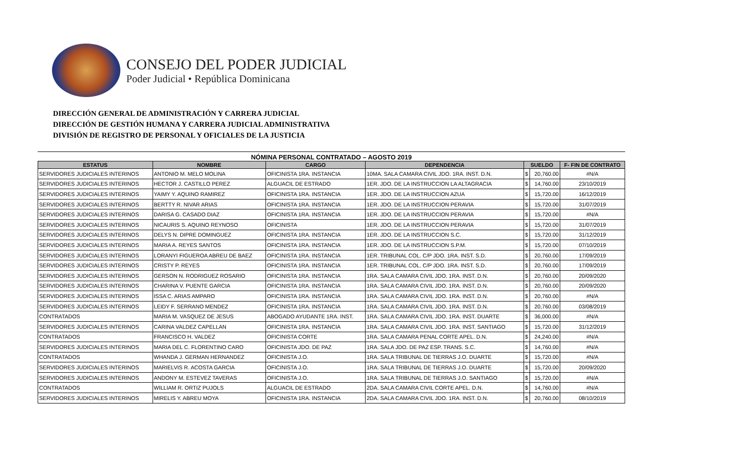CONSEJO DEL PODER JUDICIAL
Poder Judicial • República Dominicana
DIRECCIÓN GENERAL DE ADMINISTRACIÓN Y CARRERA JUDICIAL
DIRECCIÓN DE GESTIÓN HUMANA Y CARRERA JUDICIAL ADMINISTRATIVA
DIVISIÓN DE REGISTRO DE PERSONAL Y OFICIALES DE LA JUSTICIA
NÓMINA PERSONAL CONTRATADO – AGOSTO 2019
| ESTATUS | NOMBRE | CARGO | DEPENDENCIA | SUELDO | | F- FIN DE CONTRATO |
| --- | --- | --- | --- | --- | --- | --- |
| SERVIDORES JUDICIALES INTERINOS | ANTONIO M. MELO MOLINA | OFICINISTA 1RA. INSTANCIA | 10MA. SALA CAMARA CIVIL JDO. 1RA. INST. D.N. | $ | 20,760.00 | #N/A |
| SERVIDORES JUDICIALES INTERINOS | HECTOR J. CASTILLO PEREZ | ALGUACIL DE ESTRADO | 1ER. JDO. DE LA INSTRUCCION LA ALTAGRACIA | $ | 14,760.00 | 23/10/2019 |
| SERVIDORES JUDICIALES INTERINOS | YAIMY Y. AQUINO RAMIREZ | OFICINISTA 1RA. INSTANCIA | 1ER. JDO. DE LA INSTRUCCION AZUA | $ | 15,720.00 | 16/12/2019 |
| SERVIDORES JUDICIALES INTERINOS | BERTTY R. NIVAR ARIAS | OFICINISTA 1RA. INSTANCIA | 1ER. JDO. DE LA INSTRUCCION PERAVIA | $ | 15,720.00 | 31/07/2019 |
| SERVIDORES JUDICIALES INTERINOS | DARISA G. CASADO DIAZ | OFICINISTA 1RA. INSTANCIA | 1ER. JDO. DE LA INSTRUCCION PERAVIA | $ | 15,720.00 | #N/A |
| SERVIDORES JUDICIALES INTERINOS | NICAURIS S. AQUINO REYNOSO | OFICINISTA | 1ER. JDO. DE LA INSTRUCCION PERAVIA | $ | 15,720.00 | 31/07/2019 |
| SERVIDORES JUDICIALES INTERINOS | DELYS N. DIPRE DOMINGUEZ | OFICINISTA 1RA. INSTANCIA | 1ER. JDO. DE LA INSTRUCCION S.C. | $ | 15,720.00 | 31/12/2019 |
| SERVIDORES JUDICIALES INTERINOS | MARIA A. REYES SANTOS | OFICINISTA 1RA. INSTANCIA | 1ER. JDO. DE LA INSTRUCCION S.P.M. | $ | 15,720.00 | 07/10/2019 |
| SERVIDORES JUDICIALES INTERINOS | LORANYI FIGUEROA ABREU DE BAEZ | OFICINISTA 1RA. INSTANCIA | 1ER. TRIBUNAL COL. C/P JDO. 1RA. INST. S.D. | $ | 20,760.00 | 17/09/2019 |
| SERVIDORES JUDICIALES INTERINOS | CRISTY P. REYES | OFICINISTA 1RA. INSTANCIA | 1ER. TRIBUNAL COL. C/P JDO. 1RA. INST. S.D. | $ | 20,760.00 | 17/09/2019 |
| SERVIDORES JUDICIALES INTERINOS | GERSON N. RODRIGUEZ ROSARIO | OFICINISTA 1RA. INSTANCIA | 1RA. SALA CAMARA CIVIL JDO. 1RA. INST. D.N. | $ | 20,760.00 | 20/09/2020 |
| SERVIDORES JUDICIALES INTERINOS | CHARINA V. PUENTE GARCIA | OFICINISTA 1RA. INSTANCIA | 1RA. SALA CAMARA CIVIL JDO. 1RA. INST. D.N. | $ | 20,760.00 | 20/09/2020 |
| SERVIDORES JUDICIALES INTERINOS | ISSA C. ARIAS AMPARO | OFICINISTA 1RA. INSTANCIA | 1RA. SALA CAMARA CIVIL JDO. 1RA. INST. D.N. | $ | 20,760.00 | #N/A |
| SERVIDORES JUDICIALES INTERINOS | LEIDY F. SERRANO MENDEZ | OFICINISTA 1RA. INSTANCIA | 1RA. SALA CAMARA CIVIL JDO. 1RA. INST. D.N. | $ | 20,760.00 | 03/08/2019 |
| CONTRATADOS | MARIA M. VASQUEZ DE JESUS | ABOGADO AYUDANTE 1RA. INST. | 1RA. SALA CAMARA CIVIL JDO. 1RA. INST. DUARTE | $ | 36,000.00 | #N/A |
| SERVIDORES JUDICIALES INTERINOS | CARINA VALDEZ CAPELLAN | OFICINISTA 1RA. INSTANCIA | 1RA. SALA CAMARA CIVIL JDO. 1RA. INST. SANTIAGO | $ | 15,720.00 | 31/12/2019 |
| CONTRATADOS | FRANCISCO H. VALDEZ | OFICINISTA CORTE | 1RA. SALA CAMARA PENAL CORTE APEL. D.N. | $ | 24,240.00 | #N/A |
| SERVIDORES JUDICIALES INTERINOS | MARIA DEL C. FLORENTINO CARO | OFICINISTA JDO. DE PAZ | 1RA. SALA JDO. DE PAZ ESP. TRANS. S.C. | $ | 14,760.00 | #N/A |
| CONTRATADOS | WHANDA J. GERMAN HERNANDEZ | OFICINISTA J.O. | 1RA. SALA TRIBUNAL DE TIERRAS J.O. DUARTE | $ | 15,720.00 | #N/A |
| SERVIDORES JUDICIALES INTERINOS | MARIELVIS R. ACOSTA GARCIA | OFICINISTA J.O. | 1RA. SALA TRIBUNAL DE TIERRAS J.O. DUARTE | $ | 15,720.00 | 20/09/2020 |
| SERVIDORES JUDICIALES INTERINOS | ANDONY M. ESTEVEZ TAVERAS | OFICINISTA J.O. | 1RA. SALA TRIBUNAL DE TIERRAS J.O. SANTIAGO | $ | 15,720.00 | #N/A |
| CONTRATADOS | WILLIAM R. ORTIZ PUJOLS | ALGUACIL DE ESTRADO | 2DA. SALA CAMARA CIVIL CORTE APEL. D.N. | $ | 14,760.00 | #N/A |
| SERVIDORES JUDICIALES INTERINOS | MIRELIS Y. ABREU MOYA | OFICINISTA 1RA. INSTANCIA | 2DA. SALA CAMARA CIVIL JDO. 1RA. INST. D.N. | $ | 20,760.00 | 08/10/2019 |